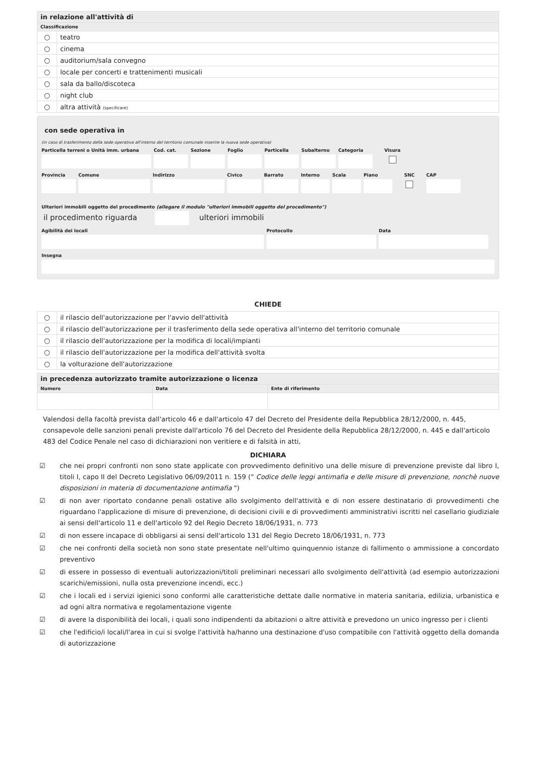| in relazione all'attività di | |
| Classificazione | |
| ○ | teatro |
| ○ | cinema |
| ○ | auditorium/sala convegno |
| ○ | locale per concerti e trattenimenti musicali |
| ○ | sala da ballo/discoteca |
| ○ | night club |
| ○ | altra attività (specificare) |
con sede operativa in
(in caso di trasferimento della sede operativa all'interno del territorio comunale inserire la nuova sede operativa)
Particella terreni o Unità imm. urbana
Cod. cat.
Sezione Foglio Particella
Subalterno
Categoria
Visura
Provincia
Comune Indirizzo Civico Barrato Interno Scala Piano SNC CAP
Ulteriori immobili oggetto del procedimento (allegare il modulo "ulteriori immobili oggetto del procedimento")
il procedimento riguarda ulteriori immobili
Agibilità dei locali Protocollo Data
Insegna
CHIEDE
| ○ | il rilascio dell'autorizzazione per l'avvio dell'attività |
| ○ | il rilascio dell'autorizzazione per il trasferimento della sede operativa all'interno del territorio comunale |
| ○ | il rilascio dell'autorizzazione per la modifica di locali/impianti |
| ○ | il rilascio dell'autorizzazione per la modifica dell'attività svolta |
| ○ | la volturazione dell'autorizzazione |
| in precedenza autorizzato tramite autorizzazione o licenza | | |
| Numero | Data | Ente di riferimento |
Valendosi della facoltà prevista dall'articolo 46 e dall'articolo 47 del Decreto del Presidente della Repubblica 28/12/2000, n. 445, consapevole delle sanzioni penali previste dall'articolo 76 del Decreto del Presidente della Repubblica 28/12/2000, n. 445 e dall'articolo 483 del Codice Penale nel caso di dichiarazioni non veritiere e di falsità in atti,
DICHIARA
☑ che nei propri confronti non sono state applicate con provvedimento definitivo una delle misure di prevenzione previste dal libro I, titoli I, capo II del Decreto Legislativo 06/09/2011 n. 159 (" Codice delle leggi antimafia e delle misure di prevenzione, nonchè nuove disposizioni in materia di documentazione antimafia ")
☑ di non aver riportato condanne penali ostative allo svolgimento dell'attività e di non essere destinatario di provvedimenti che riguardano l'applicazione di misure di prevenzione, di decisioni civili e di provvedimenti amministrativi iscritti nel casellario giudiziale ai sensi dell'articolo 11 e dell'articolo 92 del Regio Decreto 18/06/1931, n. 773
☑ di non essere incapace di obbligarsi ai sensi dell'articolo 131 del Regio Decreto 18/06/1931, n. 773
☑ che nei confronti della società non sono state presentate nell'ultimo quinquennio istanze di fallimento o ammissione a concordato preventivo
☑ di essere in possesso di eventuali autorizzazioni/titoli preliminari necessari allo svolgimento dell'attività (ad esempio autorizzazioni scarichi/emissioni, nulla osta prevenzione incendi, ecc.)
☑ che i locali ed i servizi igienici sono conformi alle caratteristiche dettate dalle normative in materia sanitaria, edilizia, urbanistica e ad ogni altra normativa e regolamentazione vigente
☑ di avere la disponibilità dei locali, i quali sono indipendenti da abitazioni o altre attività e prevedono un unico ingresso per i clienti
☑ che l'edificio/i locali/l'area in cui si svolge l'attività ha/hanno una destinazione d'uso compatibile con l'attività oggetto della domanda di autorizzazione